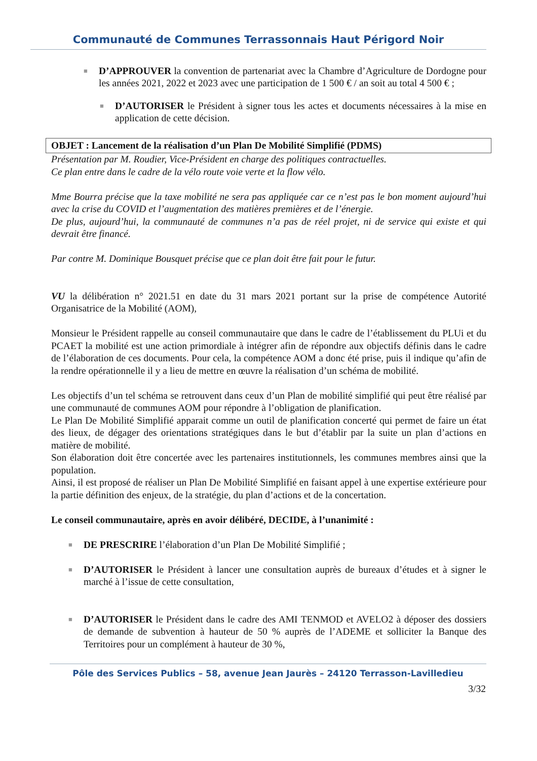Communauté de Communes Terrassonnais Haut Périgord Noir
■
D’APPROUVER la convention de partenariat avec la Chambre d’Agriculture de Dordogne pour les années 2021, 2022 et 2023 avec une participation de 1 500 € / an soit au total 4 500 € ;
■
D’AUTORISER le Président à signer tous les actes et documents nécessaires à la mise en application de cette décision.
OBJET : Lancement de la réalisation d’un Plan De Mobilité Simplifié (PDMS)
Présentation par M. Roudier, Vice-Président en charge des politiques contractuelles.
Ce plan entre dans le cadre de la vélo route voie verte et la flow vélo.
Mme Bourra précise que la taxe mobilité ne sera pas appliquée car ce n’est pas le bon moment aujourd’hui avec la crise du COVID et l’augmentation des matières premières et de l’énergie.
De plus, aujourd’hui, la communauté de communes n’a pas de réel projet, ni de service qui existe et qui devrait être financé.
Par contre M. Dominique Bousquet précise que ce plan doit être fait pour le futur.
VU la délibération n° 2021.51 en date du 31 mars 2021 portant sur la prise de compétence Autorité Organisatrice de la Mobilité (AOM),
Monsieur le Président rappelle au conseil communautaire que dans le cadre de l’établissement du PLUi et du PCAET la mobilité est une action primordiale à intégrer afin de répondre aux objectifs définis dans le cadre de l’élaboration de ces documents. Pour cela, la compétence AOM a donc été prise, puis il indique qu’afin de la rendre opérationnelle il y a lieu de mettre en œuvre la réalisation d’un schéma de mobilité.
Les objectifs d’un tel schéma se retrouvent dans ceux d’un Plan de mobilité simplifié qui peut être réalisé par une communauté de communes AOM pour répondre à l’obligation de planification.
Le Plan De Mobilité Simplifié apparait comme un outil de planification concerté qui permet de faire un état des lieux, de dégager des orientations stratégiques dans le but d’établir par la suite un plan d’actions en matière de mobilité.
Son élaboration doit être concertée avec les partenaires institutionnels, les communes membres ainsi que la population.
Ainsi, il est proposé de réaliser un Plan De Mobilité Simplifié en faisant appel à une expertise extérieure pour la partie définition des enjeux, de la stratégie, du plan d’actions et de la concertation.
Le conseil communautaire, après en avoir délibéré, DECIDE, à l’unanimité :
■
DE PRESCRIRE l’élaboration d’un Plan De Mobilité Simplifié ;
■
D’AUTORISER le Président à lancer une consultation auprès de bureaux d’études et à signer le marché à l’issue de cette consultation,
■
D’AUTORISER le Président dans le cadre des AMI TENMOD et AVELO2 à déposer des dossiers de demande de subvention à hauteur de 50 % auprès de l’ADEME et solliciter la Banque des Territoires pour un complément à hauteur de 30 %,
Pôle des Services Publics – 58, avenue Jean Jaurès – 24120 Terrasson-Lavilledieu
3/32